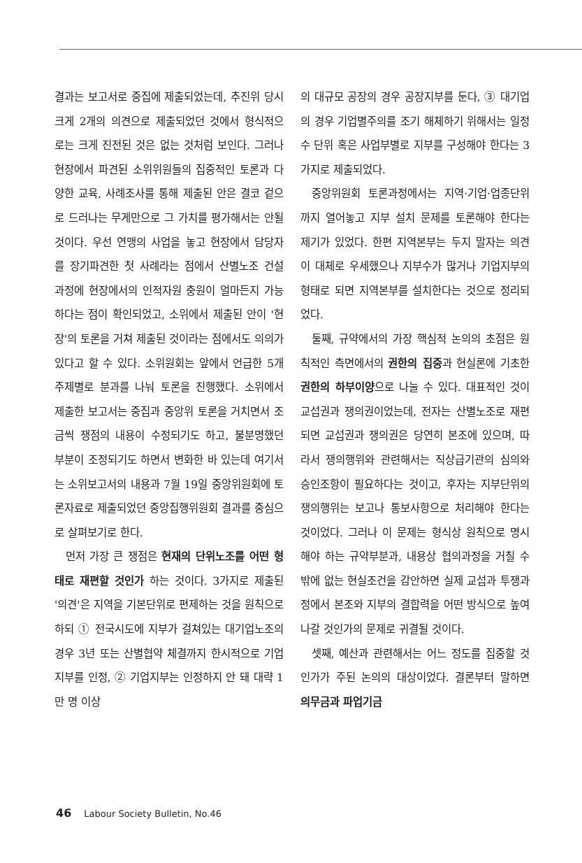결과는 보고서로 중집에 제출되었는데, 추진위 당시 크게 2개의 의견으로 제출되었던 것에서 형식적으로는 크게 진전된 것은 없는 것처럼 보인다. 그러나 현장에서 파견된 소위위원들의 집중적인 토론과 다양한 교육, 사례조사를 통해 제출된 안은 결코 겉으로 드러나는 무게만으로 그 가치를 평가해서는 안될 것이다. 우선 연맹의 사업을 놓고 현장에서 담당자를 장기파견한 첫 사례라는 점에서 산별노조 건설 과정에 현장에서의 인적자원 충원이 얼마든지 가능하다는 점이 확인되었고, 소위에서 제출된 안이 '현장'의 토론을 거쳐 제출된 것이라는 점에서도 의의가 있다고 할 수 있다. 소위원회는 앞에서 언급한 5개 주제별로 분과를 나눠 토론을 진행했다. 소위에서 제출한 보고서는 중집과 중앙위 토론을 거치면서 조금씩 쟁점의 내용이 수정되기도 하고, 불분명했던 부분이 조정되기도 하면서 변화한 바 있는데 여기서는 소위보고서의 내용과 7월 19일 중앙위원회에 토론자료로 제출되었던 중앙집행위원회 결과를 중심으로 살펴보기로 한다.
먼저 가장 큰 쟁점은 현재의 단위노조를 어떤 형태로 재편할 것인가 하는 것이다. 3가지로 제출된 '의견'은 지역을 기본단위로 편제하는 것을 원칙으로 하되 ① 전국시도에 지부가 걸쳐있는 대기업노조의 경우 3년 또는 산별협약 체결까지 한시적으로 기업지부를 인정, ② 기업지부는 인정하지 안 돼 대략 1만 명 이상
의 대규모 공장의 경우 공장지부를 둔다, ③ 대기업의 경우 기업별주의를 조기 해체하기 위해서는 일정 수 단위 혹은 사업부별로 지부를 구성해야 한다는 3가지로 제출되었다.
중앙위원회 토론과정에서는 지역·기업·업종단위까지 열어놓고 지부 설치 문제를 토론해야 한다는 제기가 있었다. 한편 지역본부는 두지 말자는 의견이 대체로 우세했으나 지부수가 많거나 기업지부의 형태로 되면 지역본부를 설치한다는 것으로 정리되었다.
둘째, 규약에서의 가장 핵심적 논의의 초점은 원칙적인 측면에서의 권한의 집중과 현실론에 기초한 권한의 하부이양으로 나눌 수 있다. 대표적인 것이 교섭권과 쟁의권이었는데, 전자는 산별노조로 재편되면 교섭권과 쟁의권은 당연히 본조에 있으며, 따라서 쟁의행위와 관련해서는 직상급기관의 심의와 승인조항이 필요하다는 것이고, 후자는 지부단위의 쟁의행위는 보고나 통보사항으로 처리해야 한다는 것이었다. 그러나 이 문제는 형식상 원칙으로 명시해야 하는 규약부분과, 내용상 협의과정을 거칠 수밖에 없는 현실조건을 감안하면 실제 교섭과 투쟁과정에서 본조와 지부의 결합력을 어떤 방식으로 높여 나갈 것인가의 문제로 귀결될 것이다.
셋째, 예산과 관련해서는 어느 정도를 집중할 것인가가 주된 논의의 대상이었다. 결론부터 말하면 의무금과 파업기금
46 Labour Society Bulletin, No.46